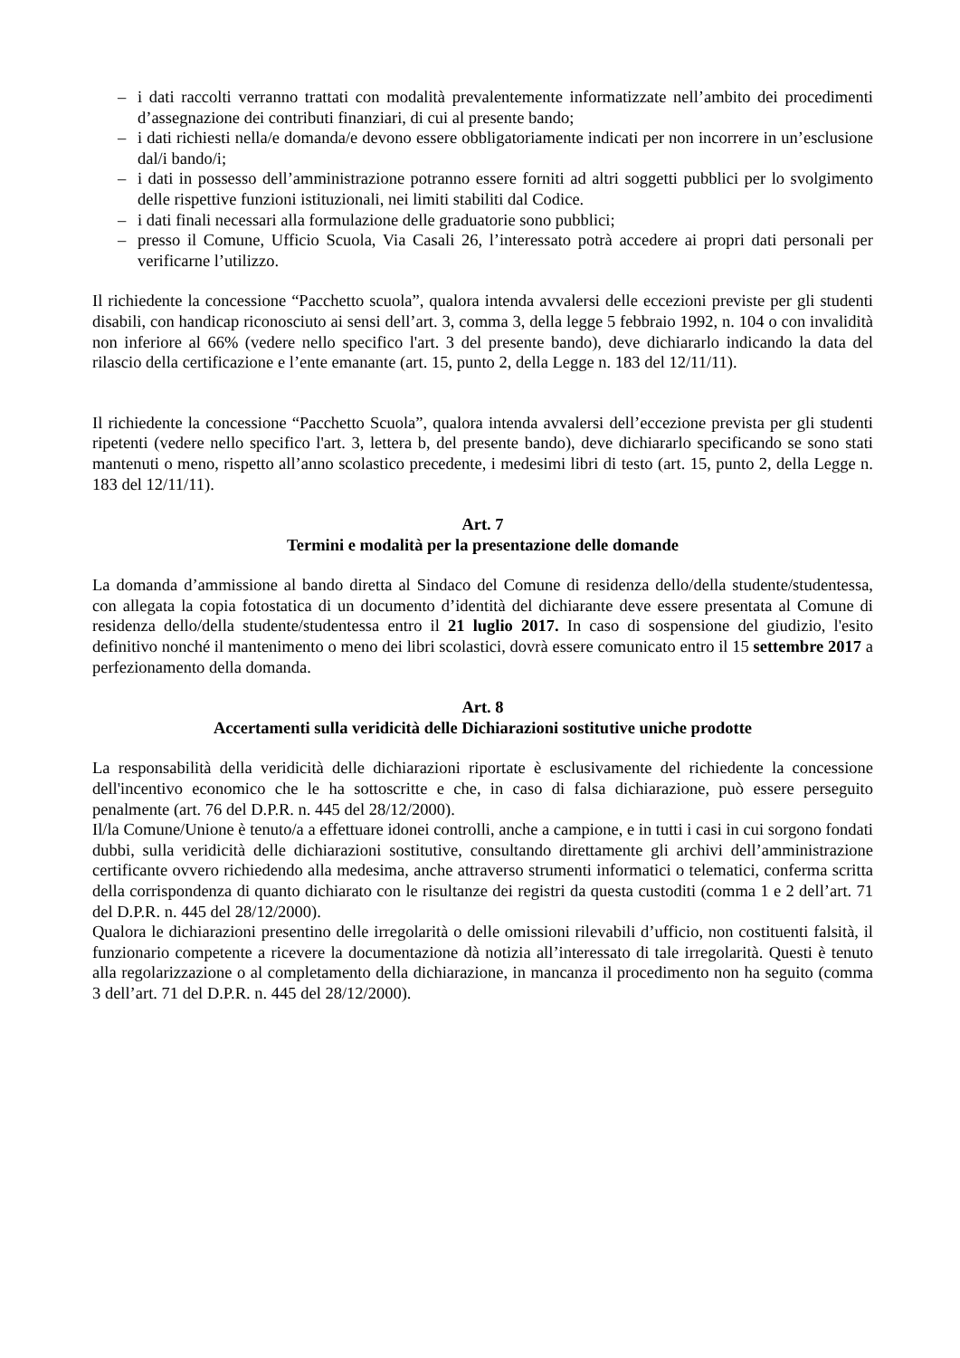– i dati raccolti verranno trattati con modalità prevalentemente informatizzate nell’ambito dei procedimenti d’assegnazione dei contributi finanziari, di cui al presente bando;
– i dati richiesti nella/e domanda/e devono essere obbligatoriamente indicati per non incorrere in un’esclusione dal/i bando/i;
– i dati in possesso dell’amministrazione potranno essere forniti ad altri soggetti pubblici per lo svolgimento delle rispettive funzioni istituzionali, nei limiti stabiliti dal Codice.
– i dati finali necessari alla formulazione delle graduatorie sono pubblici;
– presso il Comune, Ufficio Scuola, Via Casali 26, l’interessato potrà accedere ai propri dati personali per verificarne l’utilizzo.
Il richiedente la concessione “Pacchetto scuola”, qualora intenda avvalersi delle eccezioni previste per gli studenti disabili, con handicap riconosciuto ai sensi dell’art. 3, comma 3, della legge 5 febbraio 1992, n. 104 o con invalidità non inferiore al 66% (vedere nello specifico l'art. 3 del presente bando), deve dichiararlo indicando la data del rilascio della certificazione e l’ente emanante (art. 15, punto 2, della Legge n. 183 del 12/11/11).
Il richiedente la concessione “Pacchetto Scuola”, qualora intenda avvalersi dell’eccezione prevista per gli studenti ripetenti (vedere nello specifico l'art. 3, lettera b, del presente bando), deve dichiararlo specificando se sono stati mantenuti o meno, rispetto all’anno scolastico precedente, i medesimi libri di testo (art. 15, punto 2, della Legge n. 183 del 12/11/11).
Art. 7
Termini e modalità per la presentazione delle domande
La domanda d’ammissione al bando diretta al Sindaco del Comune di residenza dello/della studente/studentessa, con allegata la copia fotostatica di un documento d’identità del dichiarante deve essere presentata al Comune di residenza dello/della studente/studentessa entro il 21 luglio 2017. In caso di sospensione del giudizio, l'esito definitivo nonché il mantenimento o meno dei libri scolastici, dovrà essere comunicato entro il 15 settembre 2017 a perfezionamento della domanda.
Art. 8
Accertamenti sulla veridicità delle Dichiarazioni sostitutive uniche prodotte
La responsabilità della veridicità delle dichiarazioni riportate è esclusivamente del richiedente la concessione dell'incentivo economico che le ha sottoscritte e che, in caso di falsa dichiarazione, può essere perseguito penalmente (art. 76 del D.P.R. n. 445 del 28/12/2000).
Il/la Comune/Unione è tenuto/a a effettuare idonei controlli, anche a campione, e in tutti i casi in cui sorgono fondati dubbi, sulla veridicità delle dichiarazioni sostitutive, consultando direttamente gli archivi dell’amministrazione certificante ovvero richiedendo alla medesima, anche attraverso strumenti informatici o telematici, conferma scritta della corrispondenza di quanto dichiarato con le risultanze dei registri da questa custoditi (comma 1 e 2 dell’art. 71 del D.P.R. n. 445 del 28/12/2000).
Qualora le dichiarazioni presentino delle irregolarità o delle omissioni rilevabili d’ufficio, non costituenti falsità, il funzionario competente a ricevere la documentazione dà notizia all’interessato di tale irregolarità. Questi è tenuto alla regolarizzazione o al completamento della dichiarazione, in mancanza il procedimento non ha seguito (comma 3 dell’art. 71 del D.P.R. n. 445 del 28/12/2000).